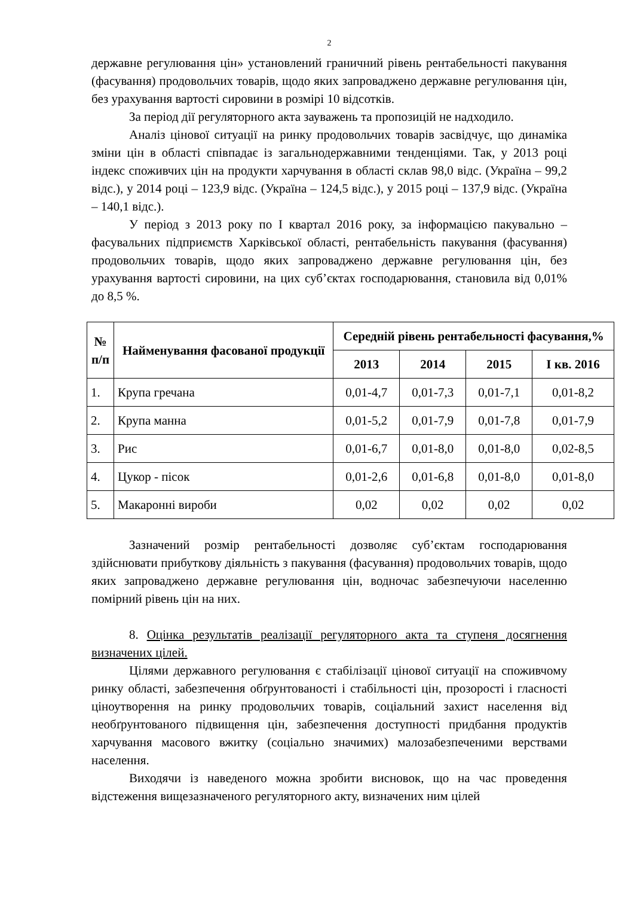2
державне регулювання цін» установлений граничний рівень рентабельності пакування (фасування) продовольчих товарів, щодо яких запроваджено державне регулювання цін, без урахування вартості сировини в розмірі 10 відсотків.
За період дії регуляторного акта зауважень та пропозицій не надходило.
Аналіз цінової ситуації на ринку продовольчих товарів засвідчує, що динаміка зміни цін в області співпадає із загальнодержавними тенденціями. Так, у 2013 році індекс споживчих цін на продукти харчування в області склав 98,0 відс. (Україна – 99,2 відс.), у 2014 році – 123,9 відс. (Україна – 124,5 відс.), у 2015 році – 137,9 відс. (Україна – 140,1 відс.).
У період з 2013 року по I квартал 2016 року, за інформацією пакувально – фасувальних підприємств Харківської області, рентабельність пакування (фасування) продовольчих товарів, щодо яких запроваджено державне регулювання цін, без урахування вартості сировини, на цих суб’єктах господарювання, становила від 0,01% до 8,5 %.
| № п/п | Найменування фасованої продукції | Середній рівень рентабельності фасування,% | | | |
| --- | --- | --- | --- | --- | --- |
| | | 2013 | 2014 | 2015 | I кв. 2016 |
| 1. | Крупа гречана | 0,01-4,7 | 0,01-7,3 | 0,01-7,1 | 0,01-8,2 |
| 2. | Крупа манна | 0,01-5,2 | 0,01-7,9 | 0,01-7,8 | 0,01-7,9 |
| 3. | Рис | 0,01-6,7 | 0,01-8,0 | 0,01-8,0 | 0,02-8,5 |
| 4. | Цукор - пісок | 0,01-2,6 | 0,01-6,8 | 0,01-8,0 | 0,01-8,0 |
| 5. | Макаронні вироби | 0,02 | 0,02 | 0,02 | 0,02 |
Зазначений розмір рентабельності дозволяє суб’єктам господарювання здійснювати прибуткову діяльність з пакування (фасування) продовольчих товарів, щодо яких запроваджено державне регулювання цін, водночас забезпечуючи населенню помірний рівень цін на них.
8. Оцінка результатів реалізації регуляторного акта та ступеня досягнення визначених цілей.
Цілями державного регулювання є стабілізації цінової ситуації на споживчому ринку області, забезпечення обґрунтованості і стабільності цін, прозорості і гласності ціноутворення на ринку продовольчих товарів, соціальний захист населення від необґрунтованого підвищення цін, забезпечення доступності придбання продуктів харчування масового вжитку (соціально значимих) малозабезпеченими верствами населення.
Виходячи із наведеного можна зробити висновок, що на час проведення відстеження вищезазначеного регуляторного акту, визначених ним цілей